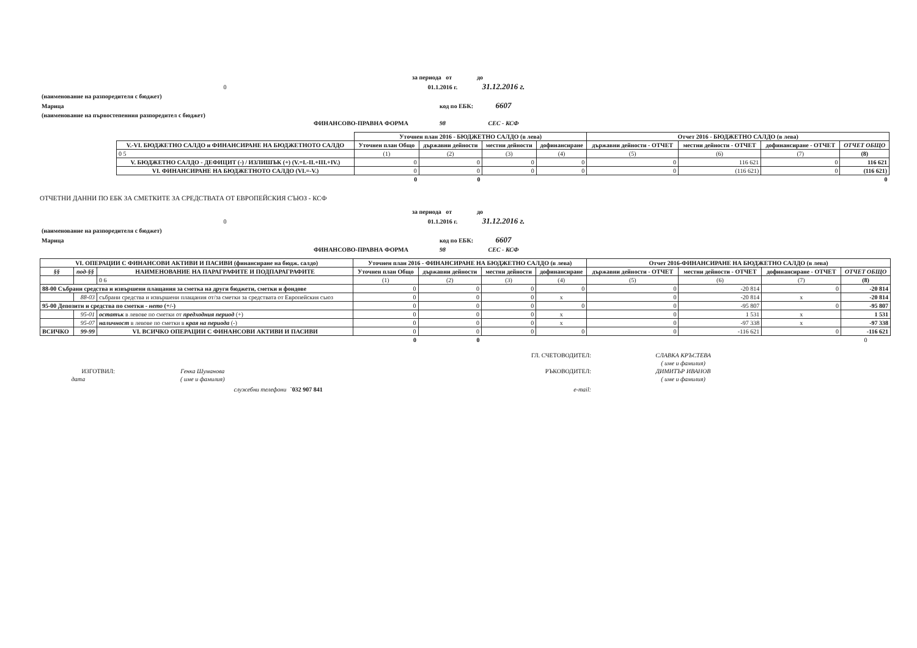| | за периода от | до |
| 0 | 01.1.2016 г. | 31.12.2016 г. |
| (наименование на разпоредителя с бюджет) | | |
| Марица | код по ЕБК: | 6607 |
| (наименование на първостепенния разпоредител с бюджет) | | |
| ФИНАНСОВО-ПРАВНА ФОРМА | 98 | СЕС - КСФ |
| | Уточнен план 2016 - БЮДЖЕТНО САЛДО (в лева) | | | | Отчет 2016 - БЮДЖЕТНО САЛДО (в лева) | | | |
| V.-VI. БЮДЖЕТНО САЛДО и ФИНАНСИРАНЕ НА БЮДЖЕТНОТО САЛДО | Уточнен план Общо | държавни дейности | местни дейности | дофинансиране | държавни дейности - ОТЧЕТ | местни дейности - ОТЧЕТ | дофинансиране - ОТЧЕТ | ОТЧЕТ ОБЩО |
| 0 5 | (1) | (2) | (3) | (4) | (5) | (6) | (7) | (8) |
| V. БЮДЖЕТНО САЛДО - ДЕФИЦИТ (-) / ИЗЛИШЪК (+) (V.=I.-II.+III.+IV.) | 0 | 0 | 0 | 0 | 0 | 116 621 | 0 | 116 621 |
| VI. ФИНАНСИРАНЕ НА БЮДЖЕТНОТО САЛДО (VI.=-V.) | 0 | 0 | 0 | 0 | 0 | (116 621) | 0 | (116 621) |
| | 0 | 0 | | | | | | 0 |
ОТЧЕТНИ ДАННИ ПО ЕБК ЗА СМЕТКИТЕ ЗА СРЕДСТВАТА ОТ ЕВРОПЕЙСКИЯ СЪЮЗ - КСФ
| | за периода от | до |
| 0 | 01.1.2016 г. | 31.12.2016 г. |
| (наименование на разпоредителя с бюджет) | | |
| Марица | код по ЕБК: | 6607 |
| ФИНАНСОВО-ПРАВНА ФОРМА | 98 | СЕС - КСФ |
| VI. ОПЕРАЦИИ С ФИНАНСОВИ АКТИВИ И ПАСИВИ (финансиране на бюдж. салдо) | | | Уточнен план 2016 - ФИНАНСИРАНЕ НА БЮДЖЕТНО САЛДО (в лева) | | | | Отчет 2016-ФИНАНСИРАНЕ НА БЮДЖЕТНО САЛДО (в лева) | | | |
| --- | --- | --- | --- | --- | --- | --- | --- | --- | --- | --- |
| §§ | под-§§ | НАИМЕНОВАНИЕ НА ПАРАГРАФИТЕ И ПОДПАРАГРАФИТЕ | Уточнен план Общо | държавни дейности | местни дейности | дофинансиране | държавни дейности - ОТЧЕТ | местни дейности - ОТЧЕТ | дофинансиране - ОТЧЕТ | ОТЧЕТ ОБЩО |
| | | 0 6 | (1) | (2) | (3) | (4) | (5) | (6) | (7) | (8) |
| 88-00 Събрани средства и извършени плащания за сметка на други бюджети, сметки и фондове | | | 0 | 0 | 0 | 0 | 0 | -20 814 | 0 | -20 814 |
| | 88-03 | събрани средства и извършени плащания от/за сметки за средствата от Европейския съюз | 0 | 0 | 0 | x | 0 | -20 814 | x | -20 814 |
| 95-00 Депозити и средства по сметки - нето (+/-) | | | 0 | 0 | 0 | 0 | 0 | -95 807 | 0 | -95 807 |
| | 95-01 | остатък в левове по сметки от предходния период (+) | 0 | 0 | 0 | x | 0 | 1 531 | x | 1 531 |
| | 95-07 | наличност в левове по сметки в края на периода (-) | 0 | 0 | 0 | x | 0 | -97 338 | x | -97 338 |
| ВСИЧКО | 99-99 | VI. ВСИЧКО ОПЕРАЦИИ С ФИНАНСОВИ АКТИВИ И ПАСИВИ | 0 | 0 | 0 | 0 | 0 | -116 621 | 0 | -116 621 |
| | | | 0 | 0 | | | | | | 0 |
| | | | ГЛ. СЧЕТОВОДИТЕЛ: | СЛАВКА КРЪСТЕВА |
| | | | | ( име и фамилия) |
| ИЗГОТВИЛ: | Генка Шуманова | | РЪКОВОДИТЕЛ: | ДИМИТЪР ИВАНОВ |
| дата | ( име и фамилия) | | | ( име и фамилия) |
| | служебни телефони | `032 907 841 | e-mail: | |